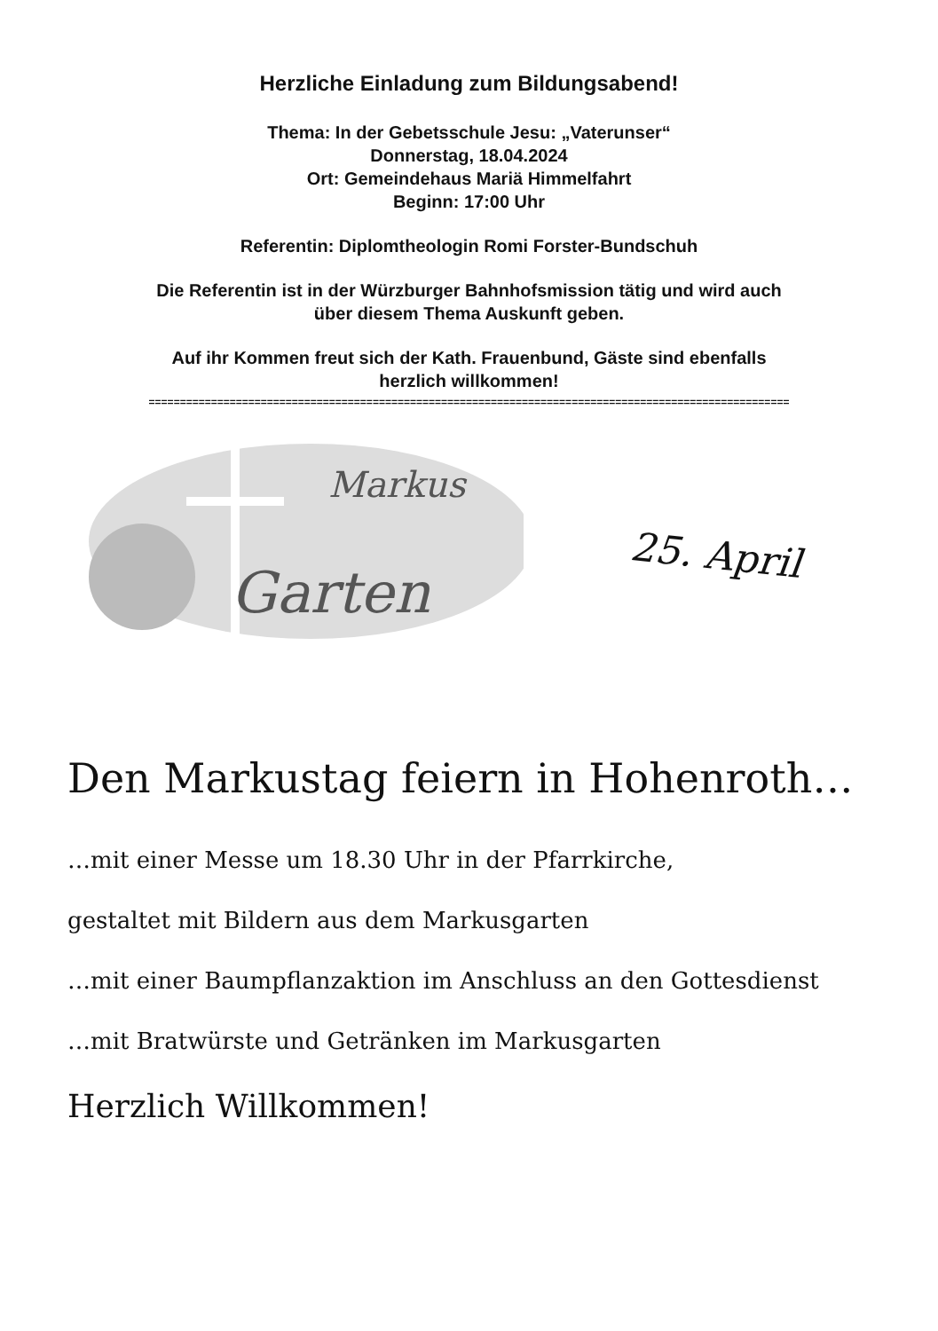Herzliche Einladung zum Bildungsabend!
Thema: In der Gebetsschule Jesu: „Vaterunser“
Donnerstag, 18.04.2024
Ort: Gemeindehaus Mariä Himmelfahrt
Beginn: 17:00 Uhr
Referentin: Diplomtheologin Romi Forster-Bundschuh
Die Referentin ist in der Würzburger Bahnhofsmission tätig und wird auch
über diesem Thema Auskunft geben.
Auf ihr Kommen freut sich der Kath. Frauenbund, Gäste sind ebenfalls
herzlich willkommen!
=======================================================================================================
Markus
Garten
25. April
Den Markustag feiern in Hohenroth…
…mit einer Messe um 18.30 Uhr in der Pfarrkirche,
gestaltet mit Bildern aus dem Markusgarten
…mit einer Baumpflanzaktion im Anschluss an den Gottesdienst
…mit Bratwürste und Getränken im Markusgarten
Herzlich Willkommen!